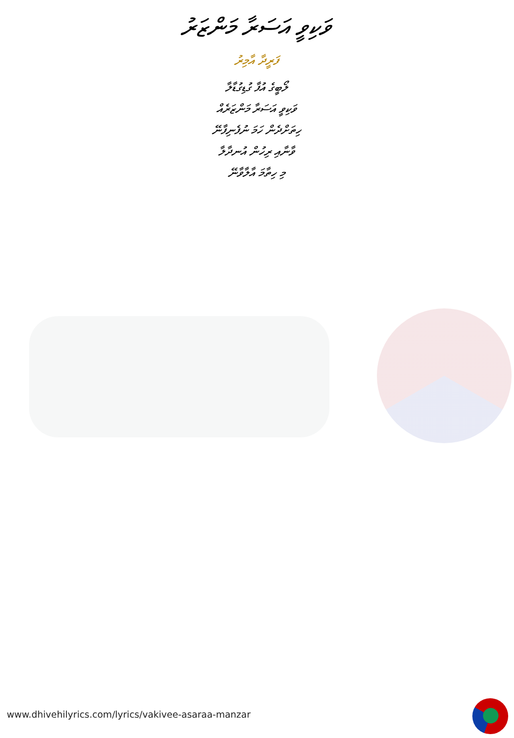ވަކިވީ އަސަރާ މަންޒަރު
ފަރީދާ އާމިރު
ލޯބީގެ އުފާ ގުޑިގުޑާލާ
ވަކިވީ އަސަރާ މަންޒަރެއް
ހިތަށްދެން ހަމަ ނުފެނިފާނޭ
ވާނާއި ރިހުން އުނދާލާ
މި ހިތާމަ އާލާވާނޭ
www.dhivehilyrics.com/lyrics/vakivee-asaraa-manzar